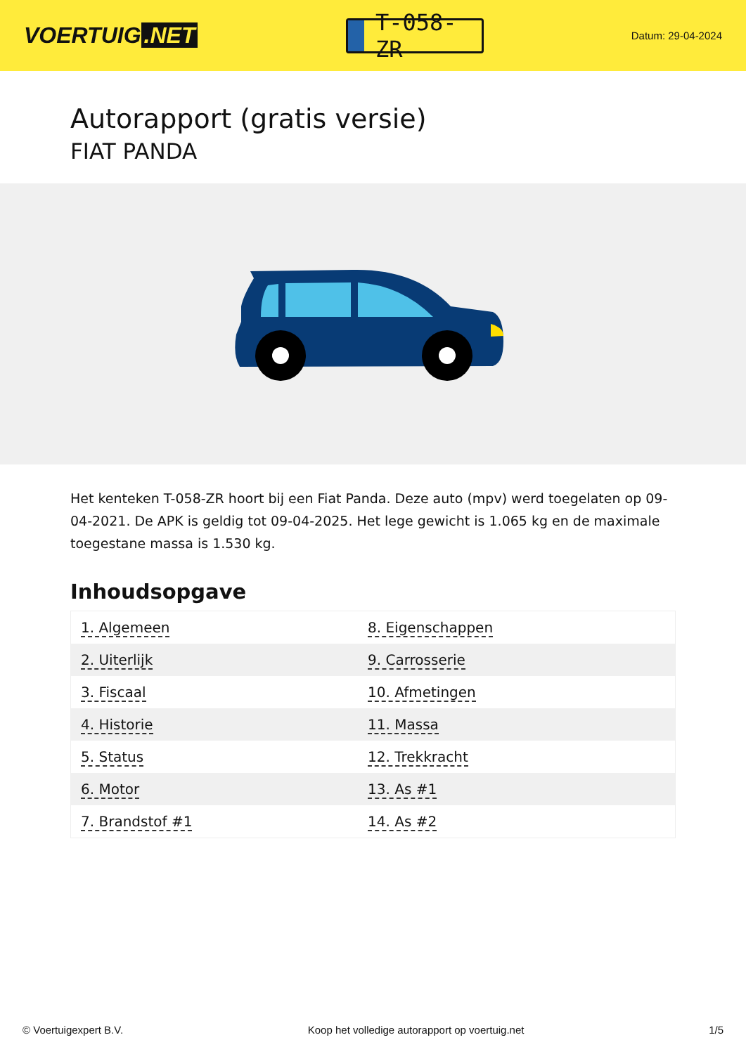VOERTUIG.NET
T-058-ZR
Datum: 29-04-2024
Autorapport (gratis versie)
FIAT PANDA
Het kenteken T-058-ZR hoort bij een Fiat Panda. Deze auto (mpv) werd toegelaten op 09-04-2021. De APK is geldig tot 09-04-2025. Het lege gewicht is 1.065 kg en de maximale toegestane massa is 1.530 kg.
Inhoudsopgave
| 1. Algemeen | 8. Eigenschappen |
| 2. Uiterlijk | 9. Carrosserie |
| 3. Fiscaal | 10. Afmetingen |
| 4. Historie | 11. Massa |
| 5. Status | 12. Trekkracht |
| 6. Motor | 13. As #1 |
| 7. Brandstof #1 | 14. As #2 |
© Voertuigexpert B.V. Koop het volledige autorapport op voertuig.net 1/5